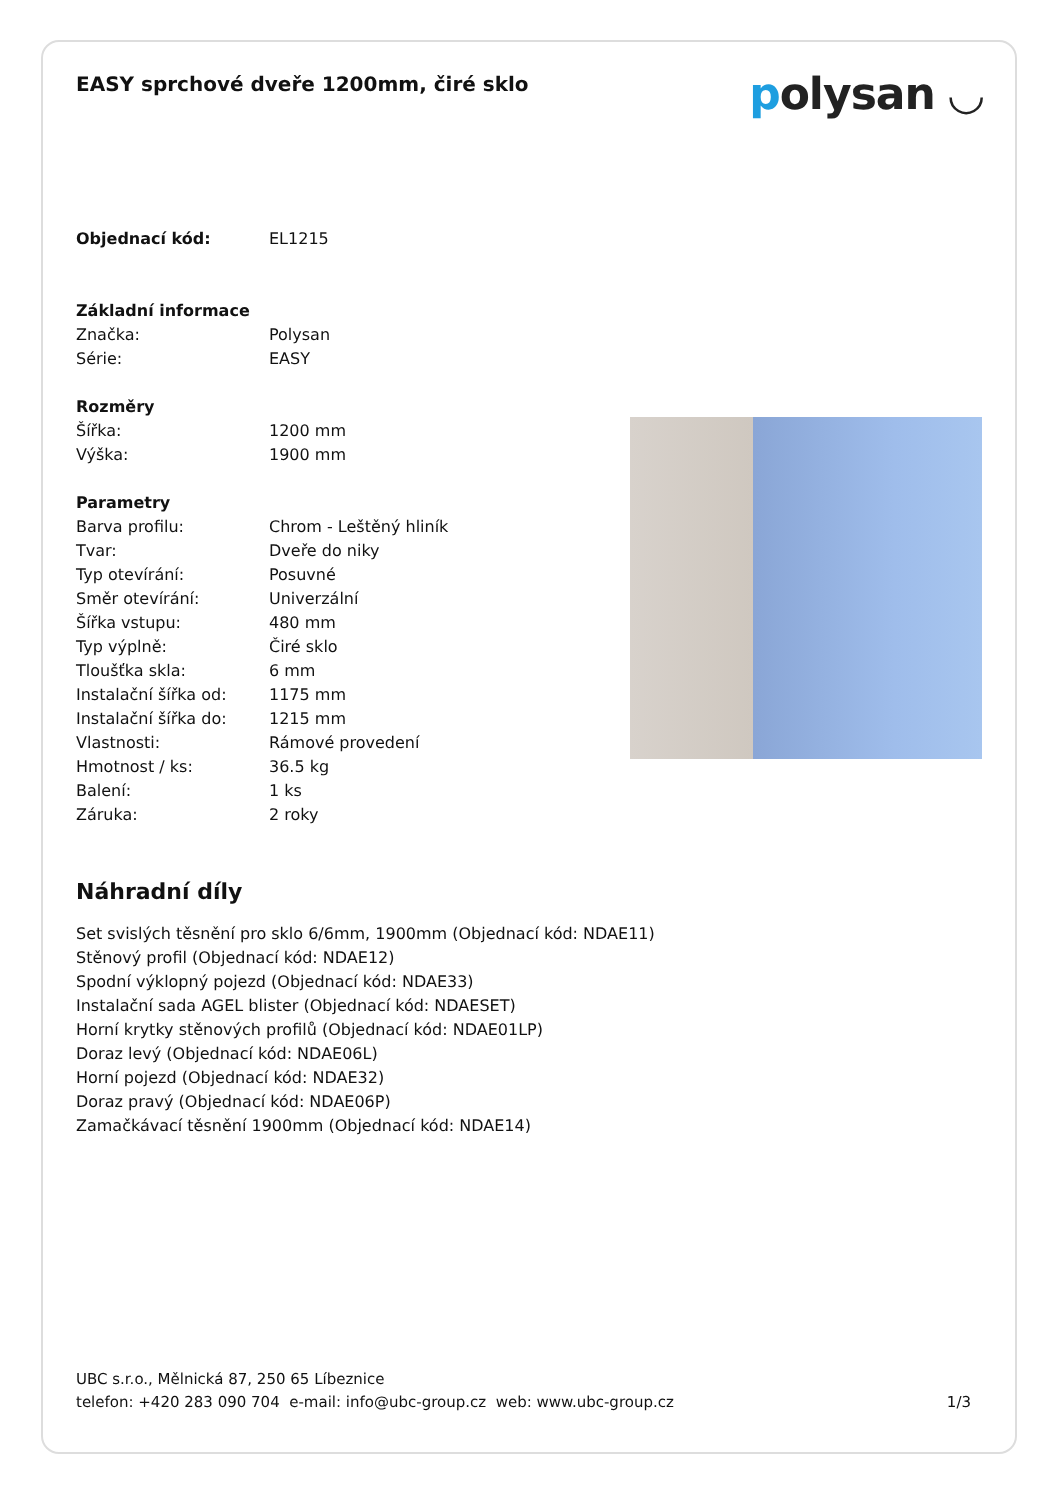EASY sprchové dveře 1200mm, čiré sklo
polysan ◡
| Objednací kód: | EL1215 |
| Základní informace | |
| Značka: | Polysan |
| Série: | EASY |
| Rozměry | |
| Šířka: | 1200 mm |
| Výška: | 1900 mm |
| Parametry | |
| Barva profilu: | Chrom - Leštěný hliník |
| Tvar: | Dveře do niky |
| Typ otevírání: | Posuvné |
| Směr otevírání: | Univerzální |
| Šířka vstupu: | 480 mm |
| Typ výplně: | Čiré sklo |
| Tloušťka skla: | 6 mm |
| Instalační šířka od: | 1175 mm |
| Instalační šířka do: | 1215 mm |
| Vlastnosti: | Rámové provedení |
| Hmotnost / ks: | 36.5 kg |
| Balení: | 1 ks |
| Záruka: | 2 roky |
Náhradní díly
Set svislých těsnění pro sklo 6/6mm, 1900mm (Objednací kód: NDAE11)
Stěnový profil (Objednací kód: NDAE12)
Spodní výklopný pojezd (Objednací kód: NDAE33)
Instalační sada AGEL blister (Objednací kód: NDAESET)
Horní krytky stěnových profilů (Objednací kód: NDAE01LP)
Doraz levý (Objednací kód: NDAE06L)
Horní pojezd (Objednací kód: NDAE32)
Doraz pravý (Objednací kód: NDAE06P)
Zamačkávací těsnění 1900mm (Objednací kód: NDAE14)
UBC s.r.o., Mělnická 87, 250 65 Líbeznice
telefon: +420 283 090 704 e-mail: info@ubc-group.cz web: www.ubc-group.cz 1/3